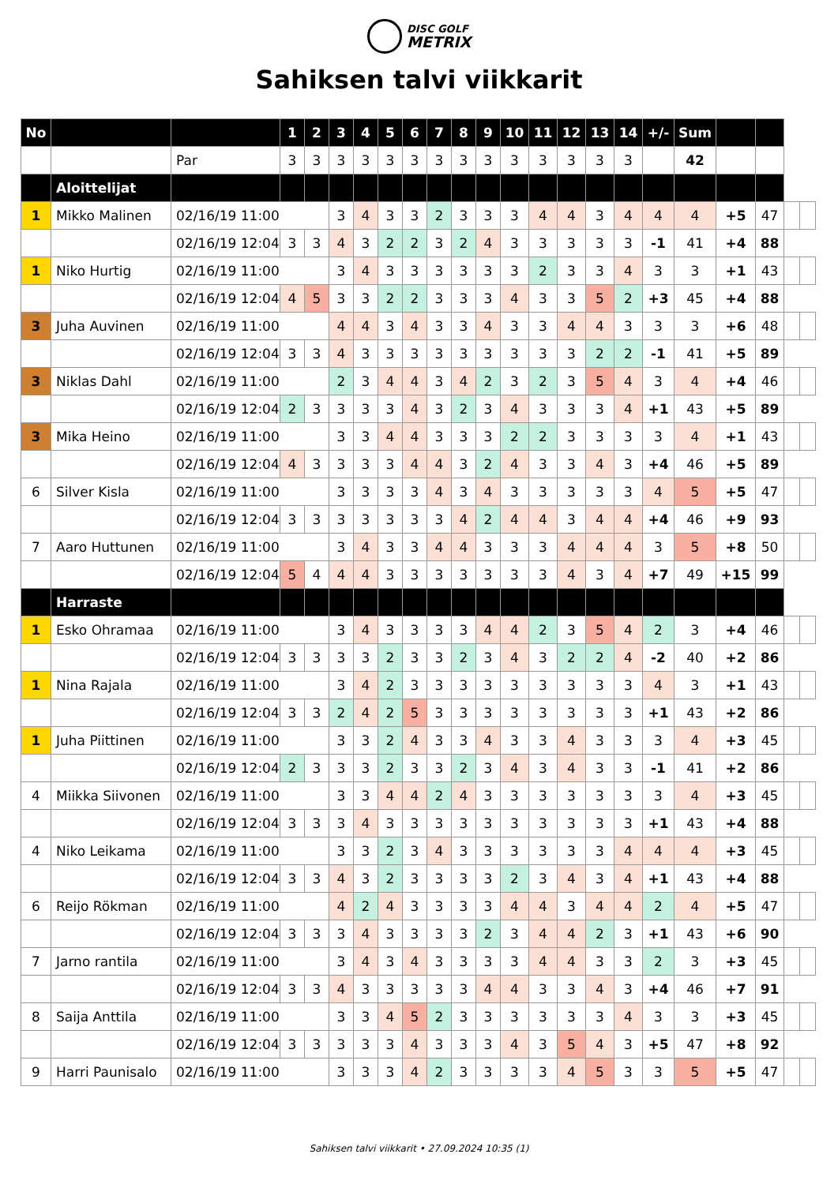DISC GOLF METRIX
Sahiksen talvi viikkarit
| No | | | 1 | 2 | 3 | 4 | 5 | 6 | 7 | 8 | 9 | 10 | 11 | 12 | 13 | 14 | +/- | Sum | | | | |
| | | Par | 3 | 3 | 3 | 3 | 3 | 3 | 3 | 3 | 3 | 3 | 3 | 3 | 3 | 3 | | 42 | | | | |
| | Aloittelijat | | | | | | | | | | | | | | | | | | | | | |
| 1 | Mikko Malinen | 02/16/19 11:00 | | | 3 | 4 | 3 | 3 | 2 | 3 | 3 | 3 | 4 | 4 | 3 | 4 | 4 | 4 | +5 | 47 | | |
| | | 02/16/19 12:04 | 3 | 3 | 4 | 3 | 2 | 2 | 3 | 2 | 4 | 3 | 3 | 3 | 3 | 3 | -1 | 41 | +4 | 88 | | |
| 1 | Niko Hurtig | 02/16/19 11:00 | | | 3 | 4 | 3 | 3 | 3 | 3 | 3 | 3 | 2 | 3 | 3 | 4 | 3 | 3 | +1 | 43 | | |
| | | 02/16/19 12:04 | 4 | 5 | 3 | 3 | 2 | 2 | 3 | 3 | 3 | 4 | 3 | 3 | 5 | 2 | +3 | 45 | +4 | 88 | | |
| 3 | Juha Auvinen | 02/16/19 11:00 | | | 4 | 4 | 3 | 4 | 3 | 3 | 4 | 3 | 3 | 4 | 4 | 3 | 3 | 3 | +6 | 48 | | |
| | | 02/16/19 12:04 | 3 | 3 | 4 | 3 | 3 | 3 | 3 | 3 | 3 | 3 | 3 | 3 | 2 | 2 | -1 | 41 | +5 | 89 | | |
| 3 | Niklas Dahl | 02/16/19 11:00 | | | 2 | 3 | 4 | 4 | 3 | 4 | 2 | 3 | 2 | 3 | 5 | 4 | 3 | 4 | +4 | 46 | | |
| | | 02/16/19 12:04 | 2 | 3 | 3 | 3 | 3 | 4 | 3 | 2 | 3 | 4 | 3 | 3 | 3 | 4 | +1 | 43 | +5 | 89 | | |
| 3 | Mika Heino | 02/16/19 11:00 | | | 3 | 3 | 4 | 4 | 3 | 3 | 3 | 2 | 2 | 3 | 3 | 3 | 3 | 4 | +1 | 43 | | |
| | | 02/16/19 12:04 | 4 | 3 | 3 | 3 | 3 | 4 | 4 | 3 | 2 | 4 | 3 | 3 | 4 | 3 | +4 | 46 | +5 | 89 | | |
| 6 | Silver Kisla | 02/16/19 11:00 | | | 3 | 3 | 3 | 3 | 4 | 3 | 4 | 3 | 3 | 3 | 3 | 3 | 4 | 5 | +5 | 47 | | |
| | | 02/16/19 12:04 | 3 | 3 | 3 | 3 | 3 | 3 | 3 | 4 | 2 | 4 | 4 | 3 | 4 | 4 | +4 | 46 | +9 | 93 | | |
| 7 | Aaro Huttunen | 02/16/19 11:00 | | | 3 | 4 | 3 | 3 | 4 | 4 | 3 | 3 | 3 | 4 | 4 | 4 | 3 | 5 | +8 | 50 | | |
| | | 02/16/19 12:04 | 5 | 4 | 4 | 4 | 3 | 3 | 3 | 3 | 3 | 3 | 3 | 4 | 3 | 4 | +7 | 49 | +15 | 99 | | |
| | Harraste | | | | | | | | | | | | | | | | | | | | | |
| 1 | Esko Ohramaa | 02/16/19 11:00 | | | 3 | 4 | 3 | 3 | 3 | 3 | 4 | 4 | 2 | 3 | 5 | 4 | 2 | 3 | +4 | 46 | | |
| | | 02/16/19 12:04 | 3 | 3 | 3 | 3 | 2 | 3 | 3 | 2 | 3 | 4 | 3 | 2 | 2 | 4 | -2 | 40 | +2 | 86 | | |
| 1 | Nina Rajala | 02/16/19 11:00 | | | 3 | 4 | 2 | 3 | 3 | 3 | 3 | 3 | 3 | 3 | 3 | 3 | 4 | 3 | +1 | 43 | | |
| | | 02/16/19 12:04 | 3 | 3 | 2 | 4 | 2 | 5 | 3 | 3 | 3 | 3 | 3 | 3 | 3 | 3 | +1 | 43 | +2 | 86 | | |
| 1 | Juha Piittinen | 02/16/19 11:00 | | | 3 | 3 | 2 | 4 | 3 | 3 | 4 | 3 | 3 | 4 | 3 | 3 | 3 | 4 | +3 | 45 | | |
| | | 02/16/19 12:04 | 2 | 3 | 3 | 3 | 2 | 3 | 3 | 2 | 3 | 4 | 3 | 4 | 3 | 3 | -1 | 41 | +2 | 86 | | |
| 4 | Miikka Siivonen | 02/16/19 11:00 | | | 3 | 3 | 4 | 4 | 2 | 4 | 3 | 3 | 3 | 3 | 3 | 3 | 3 | 4 | +3 | 45 | | |
| | | 02/16/19 12:04 | 3 | 3 | 3 | 4 | 3 | 3 | 3 | 3 | 3 | 3 | 3 | 3 | 3 | 3 | +1 | 43 | +4 | 88 | | |
| 4 | Niko Leikama | 02/16/19 11:00 | | | 3 | 3 | 2 | 3 | 4 | 3 | 3 | 3 | 3 | 3 | 3 | 4 | 4 | 4 | +3 | 45 | | |
| | | 02/16/19 12:04 | 3 | 3 | 4 | 3 | 2 | 3 | 3 | 3 | 3 | 2 | 3 | 4 | 3 | 4 | +1 | 43 | +4 | 88 | | |
| 6 | Reijo Rökman | 02/16/19 11:00 | | | 4 | 2 | 4 | 3 | 3 | 3 | 3 | 4 | 4 | 3 | 4 | 4 | 2 | 4 | +5 | 47 | | |
| | | 02/16/19 12:04 | 3 | 3 | 3 | 4 | 3 | 3 | 3 | 3 | 2 | 3 | 4 | 4 | 2 | 3 | +1 | 43 | +6 | 90 | | |
| 7 | Jarno rantila | 02/16/19 11:00 | | | 3 | 4 | 3 | 4 | 3 | 3 | 3 | 3 | 4 | 4 | 3 | 3 | 2 | 3 | +3 | 45 | | |
| | | 02/16/19 12:04 | 3 | 3 | 4 | 3 | 3 | 3 | 3 | 3 | 4 | 4 | 3 | 3 | 4 | 3 | +4 | 46 | +7 | 91 | | |
| 8 | Saija Anttila | 02/16/19 11:00 | | | 3 | 3 | 4 | 5 | 2 | 3 | 3 | 3 | 3 | 3 | 3 | 4 | 3 | 3 | +3 | 45 | | |
| | | 02/16/19 12:04 | 3 | 3 | 3 | 3 | 3 | 4 | 3 | 3 | 3 | 4 | 3 | 5 | 4 | 3 | +5 | 47 | +8 | 92 | | |
| 9 | Harri Paunisalo | 02/16/19 11:00 | | | 3 | 3 | 3 | 4 | 2 | 3 | 3 | 3 | 3 | 4 | 5 | 3 | 3 | 5 | +5 | 47 | | |
Sahiksen talvi viikkarit • 27.09.2024 10:35 (1)